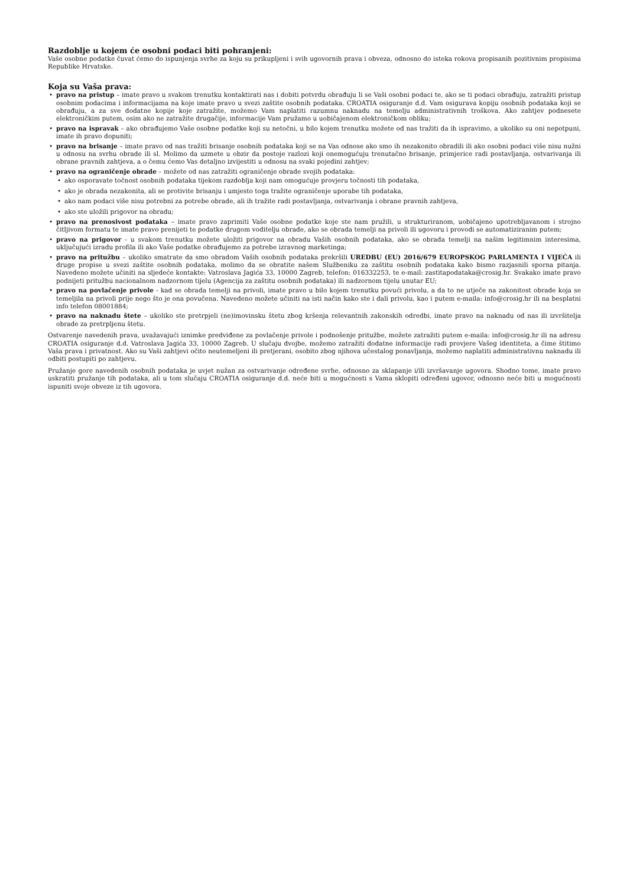Razdoblje u kojem će osobni podaci biti pohranjeni:
Vaše osobne podatke čuvat ćemo do ispunjenja svrhe za koju su prikupljeni i svih ugovornih prava i obveza, odnosno do isteka rokova propisanih pozitivnim propisima Republike Hrvatske.
Koja su Vaša prava:
• pravo na pristup – imate pravo u svakom trenutku kontaktirati nas i dobiti potvrdu obrađuju li se Vaši osobni podaci te, ako se ti podaci obrađuju, zatražiti pristup osobnim podacima i informacijama na koje imate pravo u svezi zaštite osobnih podataka. CROATIA osiguranje d.d. Vam osigurava kopiju osobnih podataka koji se obrađuju, a za sve dodatne kopije koje zatražite, možemo Vam naplatiti razumnu naknadu na temelju administrativnih troškova. Ako zahtjev podnesete elektroničkim putem, osim ako ne zatražite drugačije, informacije Vam pružamo u uobičajenom elektroničkom obliku;
• pravo na ispravak – ako obrađujemo Vaše osobne podatke koji su netočni, u bilo kojem trenutku možete od nas tražiti da ih ispravimo, a ukoliko su oni nepotpuni, imate ih pravo dopuniti;
• pravo na brisanje – imate pravo od nas tražiti brisanje osobnih podataka koji se na Vas odnose ako smo ih nezakonito obradili ili ako osobni podaci više nisu nužni u odnosu na svrhu obrade ili sl. Molimo da uzmete u obzir da postoje razlozi koji onemogućuju trenutačno brisanje, primjerice radi postavljanja, ostvarivanja ili obrane pravnih zahtjeva, a o čemu ćemo Vas detaljno izvijestiti u odnosu na svaki pojedini zahtjev;
• pravo na ograničenje obrade – možete od nas zatražiti ograničenje obrade svojih podataka:
• ako osporavate točnost osobnih podataka tijekom razdoblja koji nam omogućuje provjeru točnosti tih podataka,
• ako je obrada nezakonita, ali se protivite brisanju i umjesto toga tražite ograničenje uporabe tih podataka,
• ako nam podaci više nisu potrebni za potrebe obrade, ali ih tražite radi postavljanja, ostvarivanja i obrane pravnih zahtjeva,
• ako ste uložili prigovor na obradu;
• pravo na prenosivost podataka – imate pravo zaprimiti Vaše osobne podatke koje ste nam pružili, u strukturiranom, uobičajeno upotrebljavanom i strojno čitljivom formatu te imate pravo prenijeti te podatke drugom voditelju obrade, ako se obrada temelji na privoli ili ugovoru i provodi se automatiziranim putem;
• pravo na prigovor - u svakom trenutku možete uložiti prigovor na obradu Vaših osobnih podataka, ako se obrada temelji na našim legitimnim interesima, uključujući izradu profila ili ako Vaše podatke obrađujemo za potrebe izravnog marketinga;
• pravo na pritužbu – ukoliko smatrate da smo obradom Vaših osobnih podataka prekršili UREDBU (EU) 2016/679 EUROPSKOG PARLAMENTA I VIJEĆA ili druge propise u svezi zaštite osobnih podataka, molimo da se obratite našem Službeniku za zaštitu osobnih podataka kako bismo razjasnili sporna pitanja. Navedeno možete učiniti na sljedeće kontakte: Vatroslava Jagića 33, 10000 Zagreb, telefon: 016332253, te e-mail: zastitapodataka@crosig.hr. Svakako imate pravo podnijeti pritužbu nacionalnom nadzornom tijelu (Agencija za zaštitu osobnih podataka) ili nadzornom tijelu unutar EU;
• pravo na povlačenje privole - kad se obrada temelji na privoli, imate pravo u bilo kojem trenutku povući privolu, a da to ne utječe na zakonitost obrade koja se temeljila na privoli prije nego što je ona povučena. Navedeno možete učiniti na isti način kako ste i dali privolu, kao i putem e-maila: info@crosig.hr ili na besplatni info telefon 08001884;
• pravo na naknadu štete – ukoliko ste pretrpjeli (ne)imovinsku štetu zbog kršenja relevantnih zakonskih odredbi, imate pravo na naknadu od nas ili izvršitelja obrade za pretrpljenu štetu.
Ostvarenje navedenih prava, uvažavajući iznimke predviđene za povlačenje privole i podnošenje pritužbe, možete zatražiti putem e-maila: info@crosig.hr ili na adresu CROATIA osiguranje d.d. Vatroslava Jagića 33, 10000 Zagreb. U slučaju dvojbe, možemo zatražiti dodatne informacije radi provjere Vašeg identiteta, a čime štitimo Vaša prava i privatnost. Ako su Vaši zahtjevi očito neutemeljeni ili pretjerani, osobito zbog njihova učestalog ponavljanja, možemo naplatiti administrativnu naknadu ili odbiti postupiti po zahtjevu.
Pružanje gore navedenih osobnih podataka je uvjet nužan za ostvarivanje određene svrhe, odnosno za sklapanje i/ili izvršavanje ugovora. Shodno tome, imate pravo uskratiti pružanje tih podataka, ali u tom slučaju CROATIA osiguranje d.d. neće biti u mogućnosti s Vama sklopiti određeni ugovor, odnosno neće biti u mogućnosti ispuniti svoje obveze iz tih ugovora.